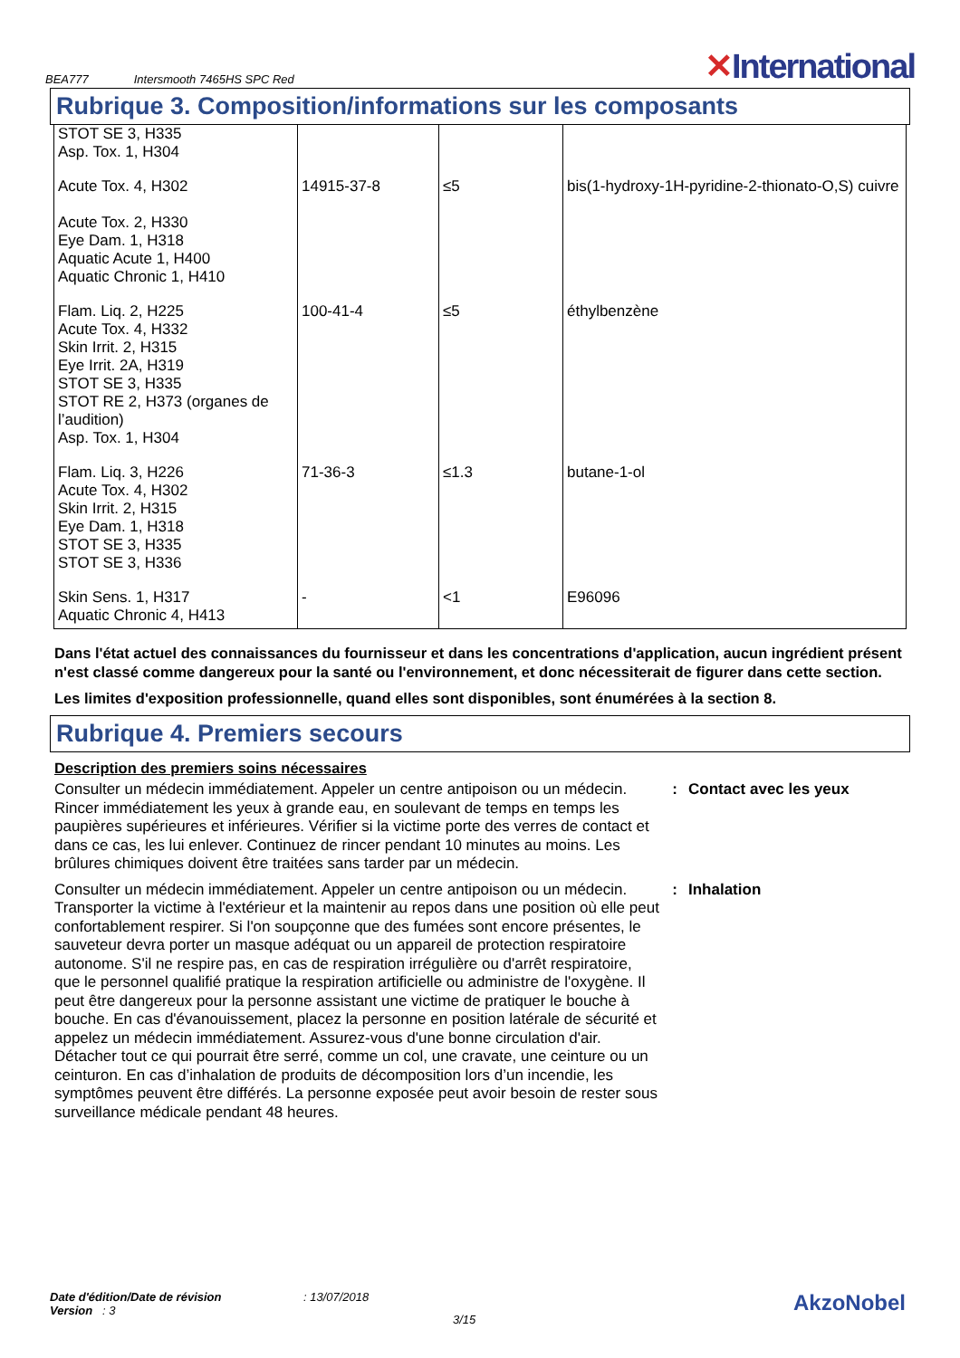BEA777
Intersmooth 7465HS SPC Red
✕International
Rubrique 3. Composition/informations sur les composants
| STOT SE 3, H335 Asp. Tox. 1, H304 | | | |
| Acute Tox. 4, H302 Acute Tox. 2, H330 Eye Dam. 1, H318 Aquatic Acute 1, H400 Aquatic Chronic 1, H410 | 14915-37-8 | ≤5 | bis(1-hydroxy-1H-pyridine-2-thionato-O,S) cuivre |
| Flam. Liq. 2, H225 Acute Tox. 4, H332 Skin Irrit. 2, H315 Eye Irrit. 2A, H319 STOT SE 3, H335 STOT RE 2, H373 (organes de l’audition) Asp. Tox. 1, H304 | 100-41-4 | ≤5 | éthylbenzène |
| Flam. Liq. 3, H226 Acute Tox. 4, H302 Skin Irrit. 2, H315 Eye Dam. 1, H318 STOT SE 3, H335 STOT SE 3, H336 | 71-36-3 | ≤1.3 | butane-1-ol |
| Skin Sens. 1, H317 Aquatic Chronic 4, H413 | - | <1 | E96096 |
Dans l'état actuel des connaissances du fournisseur et dans les concentrations d'application, aucun ingrédient présent n'est classé comme dangereux pour la santé ou l'environnement, et donc nécessiterait de figurer dans cette section.
Les limites d'exposition professionnelle, quand elles sont disponibles, sont énumérées à la section 8.
Rubrique 4. Premiers secours
Description des premiers soins nécessaires
Consulter un médecin immédiatement. Appeler un centre antipoison ou un médecin. Rincer immédiatement les yeux à grande eau, en soulevant de temps en temps les paupières supérieures et inférieures. Vérifier si la victime porte des verres de contact et dans ce cas, les lui enlever. Continuez de rincer pendant 10 minutes au moins. Les brûlures chimiques doivent être traitées sans tarder par un médecin.
: Contact avec les yeux
Consulter un médecin immédiatement. Appeler un centre antipoison ou un médecin. Transporter la victime à l'extérieur et la maintenir au repos dans une position où elle peut confortablement respirer. Si l'on soupçonne que des fumées sont encore présentes, le sauveteur devra porter un masque adéquat ou un appareil de protection respiratoire autonome. S'il ne respire pas, en cas de respiration irrégulière ou d'arrêt respiratoire, que le personnel qualifié pratique la respiration artificielle ou administre de l'oxygène. Il peut être dangereux pour la personne assistant une victime de pratiquer le bouche à bouche. En cas d'évanouissement, placez la personne en position latérale de sécurité et appelez un médecin immédiatement. Assurez-vous d'une bonne circulation d'air. Détacher tout ce qui pourrait être serré, comme un col, une cravate, une ceinture ou un ceinturon. En cas d’inhalation de produits de décomposition lors d’un incendie, les symptômes peuvent être différés. La personne exposée peut avoir besoin de rester sous surveillance médicale pendant 48 heures.
: Inhalation
Date d'édition/Date de révision
Version : 3
: 13/07/2018
3/15
AkzoNobel